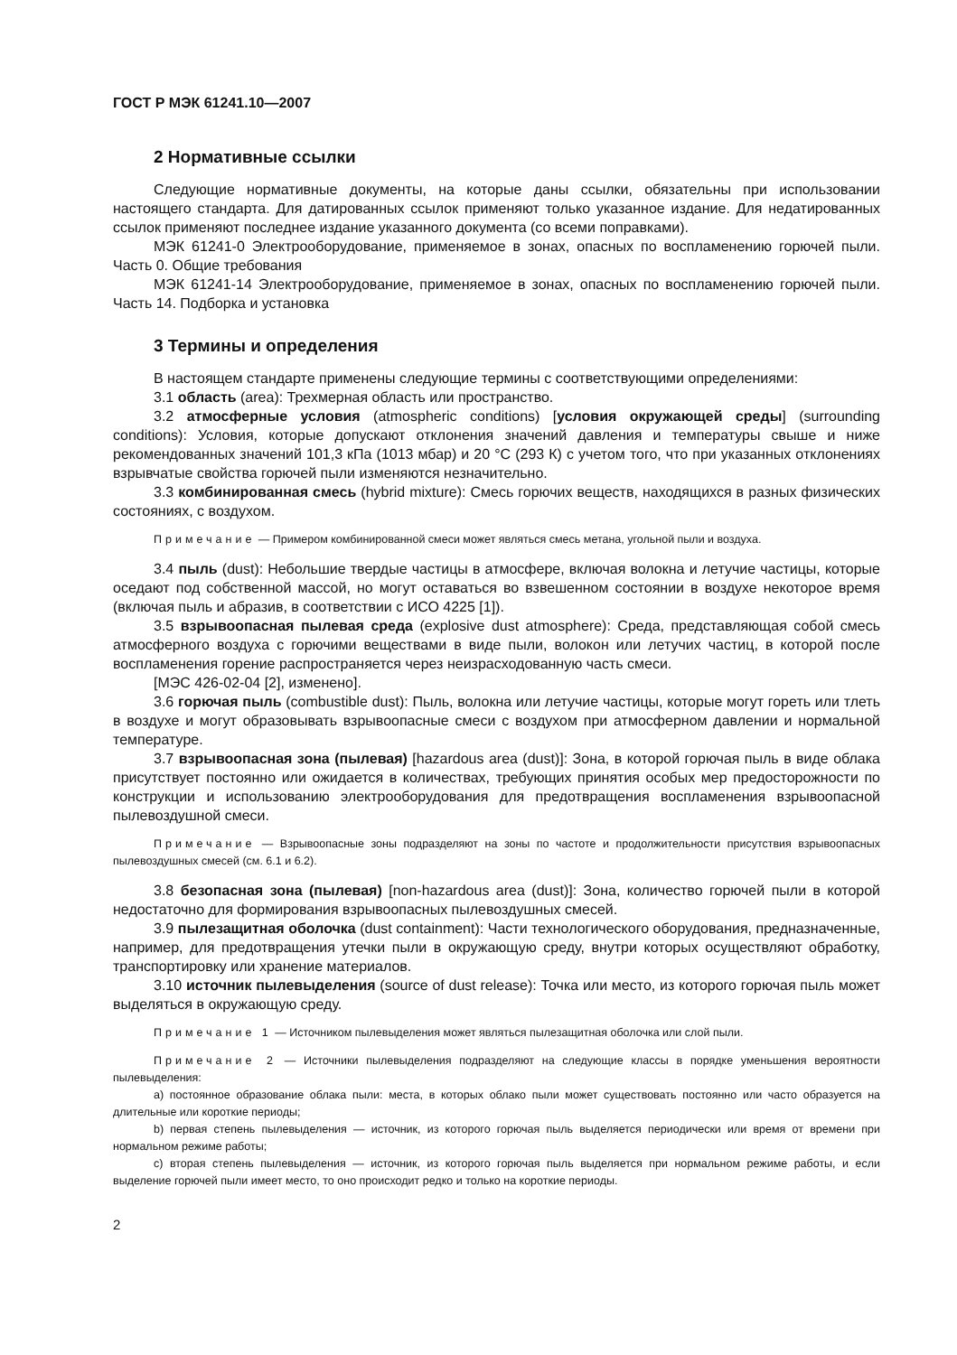ГОСТ Р МЭК 61241.10—2007
2 Нормативные ссылки
Следующие нормативные документы, на которые даны ссылки, обязательны при использовании настоящего стандарта. Для датированных ссылок применяют только указанное издание. Для недатированных ссылок применяют последнее издание указанного документа (со всеми поправками).
МЭК 61241-0 Электрооборудование, применяемое в зонах, опасных по воспламенению горючей пыли. Часть 0. Общие требования
МЭК 61241-14 Электрооборудование, применяемое в зонах, опасных по воспламенению горючей пыли. Часть 14. Подборка и установка
3 Термины и определения
В настоящем стандарте применены следующие термины с соответствующими определениями:
3.1 область (area): Трехмерная область или пространство.
3.2 атмосферные условия (atmospheric conditions) [условия окружающей среды] (surrounding conditions): Условия, которые допускают отклонения значений давления и температуры свыше и ниже рекомендованных значений 101,3 кПа (1013 мбар) и 20 °С (293 К) с учетом того, что при указанных отклонениях взрывчатые свойства горючей пыли изменяются незначительно.
3.3 комбинированная смесь (hybrid mixture): Смесь горючих веществ, находящихся в разных физических состояниях, с воздухом.
Примечание — Примером комбинированной смеси может являться смесь метана, угольной пыли и воздуха.
3.4 пыль (dust): Небольшие твердые частицы в атмосфере, включая волокна и летучие частицы, которые оседают под собственной массой, но могут оставаться во взвешенном состоянии в воздухе некоторое время (включая пыль и абразив, в соответствии с ИСО 4225 [1]).
3.5 взрывоопасная пылевая среда (explosive dust atmosphere): Среда, представляющая собой смесь атмосферного воздуха с горючими веществами в виде пыли, волокон или летучих частиц, в которой после воспламенения горение распространяется через неизрасходованную часть смеси.
[МЭС 426-02-04 [2], изменено].
3.6 горючая пыль (combustible dust): Пыль, волокна или летучие частицы, которые могут гореть или тлеть в воздухе и могут образовывать взрывоопасные смеси с воздухом при атмосферном давлении и нормальной температуре.
3.7 взрывоопасная зона (пылевая) [hazardous area (dust)]: Зона, в которой горючая пыль в виде облака присутствует постоянно или ожидается в количествах, требующих принятия особых мер предосторожности по конструкции и использованию электрооборудования для предотвращения воспламенения взрывоопасной пылевоздушной смеси.
Примечание — Взрывоопасные зоны подразделяют на зоны по частоте и продолжительности присутствия взрывоопасных пылевоздушных смесей (см. 6.1 и 6.2).
3.8 безопасная зона (пылевая) [non-hazardous area (dust)]: Зона, количество горючей пыли в которой недостаточно для формирования взрывоопасных пылевоздушных смесей.
3.9 пылезащитная оболочка (dust containment): Части технологического оборудования, предназначенные, например, для предотвращения утечки пыли в окружающую среду, внутри которых осуществляют обработку, транспортировку или хранение материалов.
3.10 источник пылевыделения (source of dust release): Точка или место, из которого горючая пыль может выделяться в окружающую среду.
Примечание 1 — Источником пылевыделения может являться пылезащитная оболочка или слой пыли.
Примечание 2 — Источники пылевыделения подразделяют на следующие классы в порядке уменьшения вероятности пылевыделения:
a) постоянное образование облака пыли: места, в которых облако пыли может существовать постоянно или часто образуется на длительные или короткие периоды;
b) первая степень пылевыделения — источник, из которого горючая пыль выделяется периодически или время от времени при нормальном режиме работы;
c) вторая степень пылевыделения — источник, из которого горючая пыль выделяется при нормальном режиме работы, и если выделение горючей пыли имеет место, то оно происходит редко и только на короткие периоды.
2